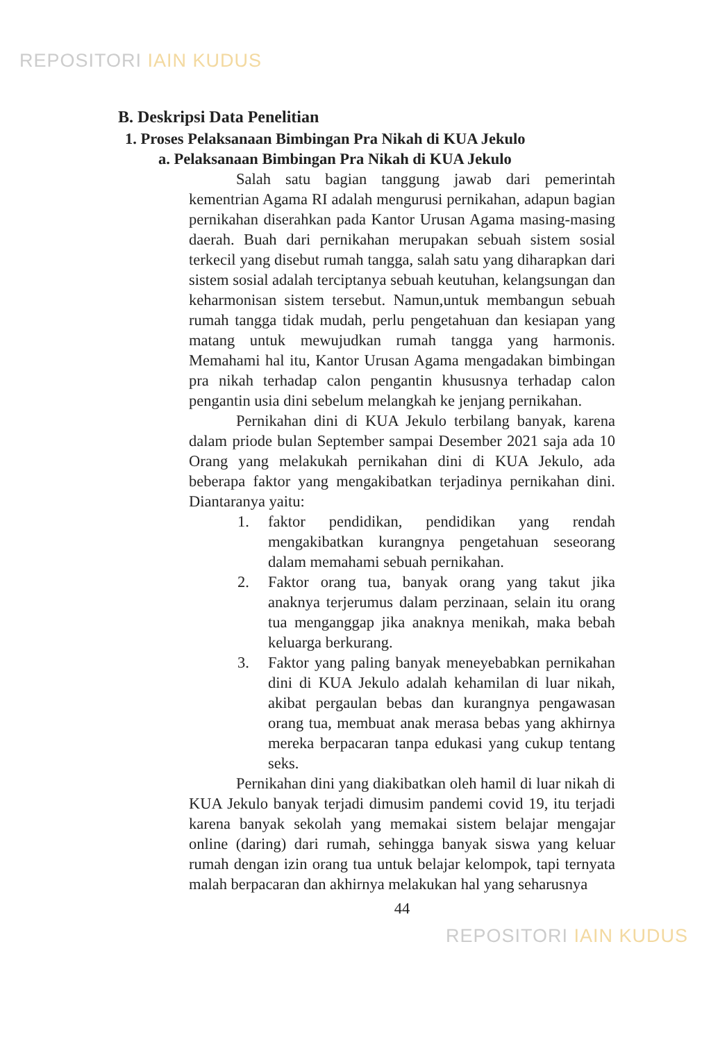REPOSITORI IAIN KUDUS
B. Deskripsi Data Penelitian
1. Proses Pelaksanaan Bimbingan Pra Nikah di KUA Jekulo
a. Pelaksanaan Bimbingan Pra Nikah di KUA Jekulo
Salah satu bagian tanggung jawab dari pemerintah kementrian Agama RI adalah mengurusi pernikahan, adapun bagian pernikahan diserahkan pada Kantor Urusan Agama masing-masing daerah. Buah dari pernikahan merupakan sebuah sistem sosial terkecil yang disebut rumah tangga, salah satu yang diharapkan dari sistem sosial adalah terciptanya sebuah keutuhan, kelangsungan dan keharmonisan sistem tersebut. Namun,untuk membangun sebuah rumah tangga tidak mudah, perlu pengetahuan dan kesiapan yang matang untuk mewujudkan rumah tangga yang harmonis. Memahami hal itu, Kantor Urusan Agama mengadakan bimbingan pra nikah terhadap calon pengantin khususnya terhadap calon pengantin usia dini sebelum melangkah ke jenjang pernikahan.
Pernikahan dini di KUA Jekulo terbilang banyak, karena dalam priode bulan September sampai Desember 2021 saja ada 10 Orang yang melakukah pernikahan dini di KUA Jekulo, ada beberapa faktor yang mengakibatkan terjadinya pernikahan dini. Diantaranya yaitu:
1. faktor pendidikan, pendidikan yang rendah mengakibatkan kurangnya pengetahuan seseorang dalam memahami sebuah pernikahan.
2. Faktor orang tua, banyak orang yang takut jika anaknya terjerumus dalam perzinaan, selain itu orang tua menganggap jika anaknya menikah, maka bebah keluarga berkurang.
3. Faktor yang paling banyak meneyebabkan pernikahan dini di KUA Jekulo adalah kehamilan di luar nikah, akibat pergaulan bebas dan kurangnya pengawasan orang tua, membuat anak merasa bebas yang akhirnya mereka berpacaran tanpa edukasi yang cukup tentang seks.
Pernikahan dini yang diakibatkan oleh hamil di luar nikah di KUA Jekulo banyak terjadi dimusim pandemi covid 19, itu terjadi karena banyak sekolah yang memakai sistem belajar mengajar online (daring) dari rumah, sehingga banyak siswa yang keluar rumah dengan izin orang tua untuk belajar kelompok, tapi ternyata malah berpacaran dan akhirnya melakukan hal yang seharusnya
44
REPOSITORI IAIN KUDUS